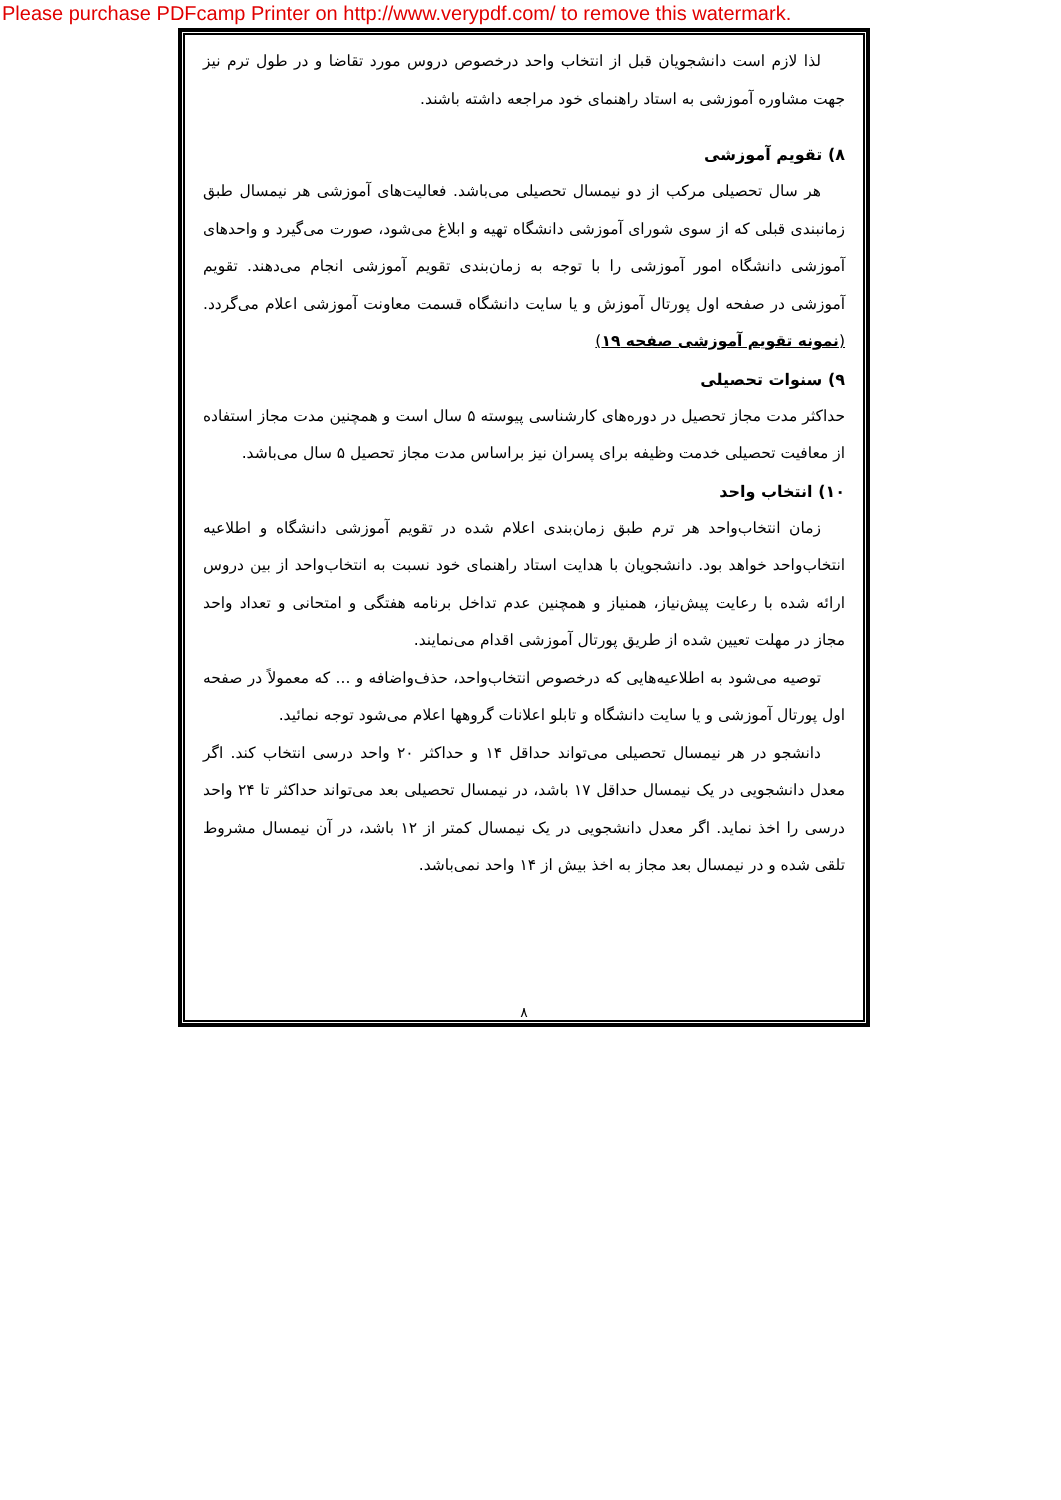Please purchase PDFcamp Printer on http://www.verypdf.com/ to remove this watermark.
لذا لازم است دانشجویان قبل از انتخاب واحد درخصوص دروس مورد تقاضا و در طول ترم نیز جهت مشاوره آموزشی به استاد راهنمای خود مراجعه داشته باشند.
۸) تقویم آموزشی
هر سال تحصیلی مرکب از دو نیمسال تحصیلی می‌باشد. فعالیت‌های آموزشی هر نیمسال طبق زمانبندی قبلی که از سوی شورای آموزشی دانشگاه تهیه و ابلاغ می‌شود، صورت می‌گیرد و واحدهای آموزشی دانشگاه امور آموزشی را با توجه به زمان‌بندی تقویم آموزشی انجام می‌دهند. تقویم آموزشی در صفحه اول پورتال آموزش و یا سایت دانشگاه قسمت معاونت آموزشی اعلام می‌گردد. (نمونه تقویم آموزشی صفحه ۱۹)
۹) سنوات تحصیلی
حداکثر مدت مجاز تحصیل در دوره‌های کارشناسی پیوسته ۵ سال است و همچنین مدت مجاز استفاده از معافیت تحصیلی خدمت وظیفه برای پسران نیز براساس مدت مجاز تحصیل ۵ سال می‌باشد.
۱۰) انتخاب واحد
زمان انتخاب‌واحد هر ترم طبق زمان‌بندی اعلام شده در تقویم آموزشی دانشگاه و اطلاعیه انتخاب‌واحد خواهد بود. دانشجویان با هدایت استاد راهنمای خود نسبت به انتخاب‌واحد از بین دروس ارائه شده با رعایت پیش‌نیاز، همنیاز و همچنین عدم تداخل برنامه هفتگی و امتحانی و تعداد واحد مجاز در مهلت تعیین شده از طریق پورتال آموزشی اقدام می‌نمایند.
توصیه می‌شود به اطلاعیه‌هایی که درخصوص انتخاب‌واحد، حذف‌واضافه و ... که معمولاً در صفحه اول پورتال آموزشی و یا سایت دانشگاه و تابلو اعلانات گروهها اعلام می‌شود توجه نمائید.
دانشجو در هر نیمسال تحصیلی می‌تواند حداقل ۱۴ و حداکثر ۲۰ واحد درسی انتخاب کند. اگر معدل دانشجویی در یک نیمسال حداقل ۱۷ باشد، در نیمسال تحصیلی بعد می‌تواند حداکثر تا ۲۴ واحد درسی را اخذ نماید. اگر معدل دانشجویی در یک نیمسال کمتر از ۱۲ باشد، در آن نیمسال مشروط تلقی شده و در نیمسال بعد مجاز به اخذ بیش از ۱۴ واحد نمی‌باشد.
۸